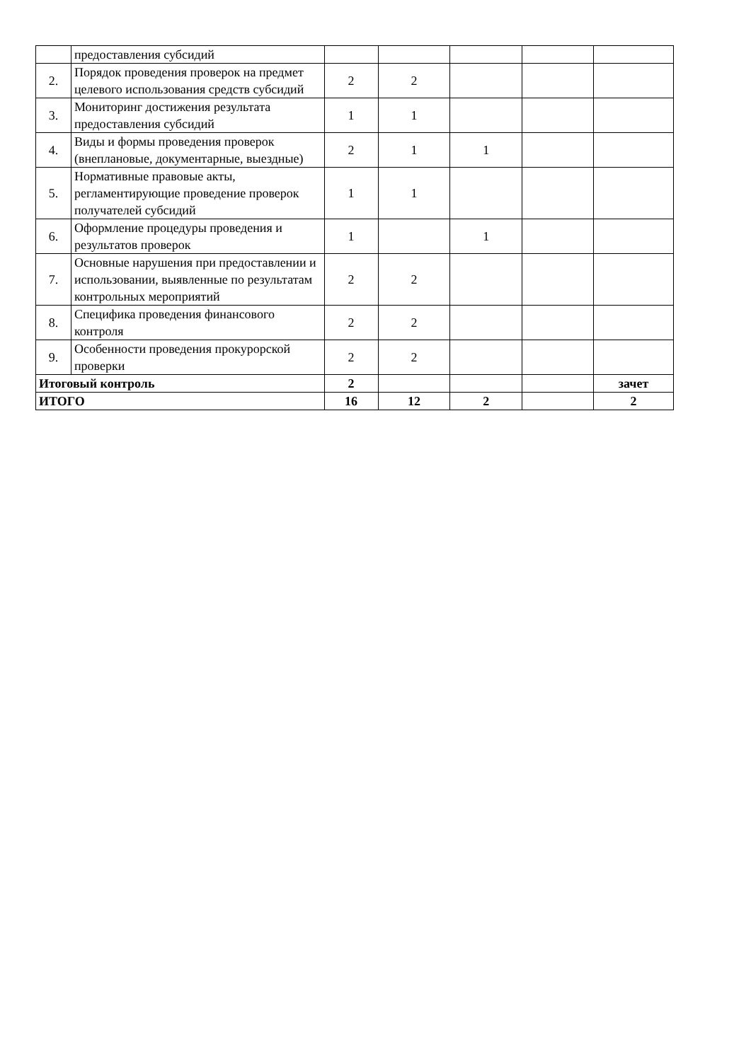| | предоставления субсидий | | | | | |
| 2. | Порядок проведения проверок на предмет целевого использования средств субсидий | 2 | 2 | | | |
| 3. | Мониторинг достижения результата предоставления субсидий | 1 | 1 | | | |
| 4. | Виды и формы проведения проверок (внеплановые, документарные, выездные) | 2 | 1 | 1 | | |
| 5. | Нормативные правовые акты, регламентирующие проведение проверок получателей субсидий | 1 | 1 | | | |
| 6. | Оформление процедуры проведения и результатов проверок | 1 | | 1 | | |
| 7. | Основные нарушения при предоставлении и использовании, выявленные по результатам контрольных мероприятий | 2 | 2 | | | |
| 8. | Специфика проведения финансового контроля | 2 | 2 | | | |
| 9. | Особенности проведения прокурорской проверки | 2 | 2 | | | |
| Итоговый контроль | | 2 | | | | зачет |
| ИТОГО | | 16 | 12 | 2 | | 2 |